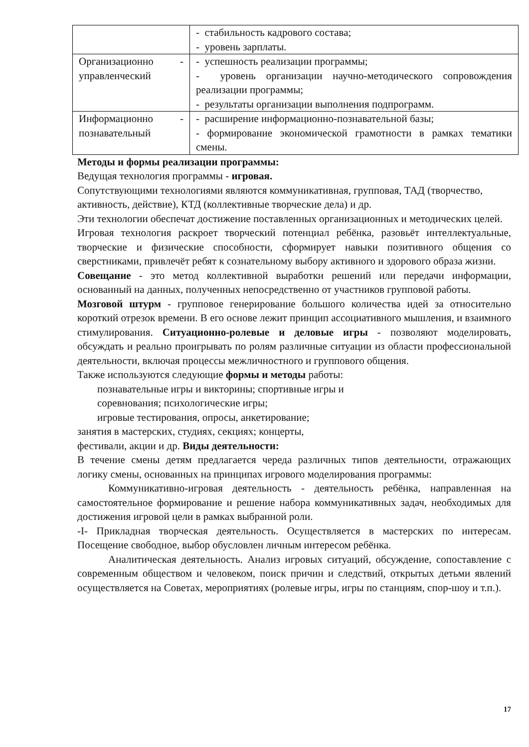| | - стабильность кадрового состава; - уровень зарплаты. |
| Организационно - управленческий | - успешность реализации программы; - уровень организации научно-методического сопровождения реализации программы; - результаты организации выполнения подпрограмм. |
| Информационно - познавательный | - расширение информационно-познавательной базы; - формирование экономической грамотности в рамках тематики смены. |
Методы и формы реализации программы:
Ведущая технология программы - игровая.
Сопутствующими технологиями являются коммуникативная, групповая, ТАД (творчество, активность, действие), КТД (коллективные творческие дела) и др.
Эти технологии обеспечат достижение поставленных организационных и методических целей.
Игровая технология раскроет творческий потенциал ребёнка, разовьёт интеллектуальные, творческие и физические способности, сформирует навыки позитивного общения со сверстниками, привлечёт ребят к сознательному выбору активного и здорового образа жизни.
Совещание - это метод коллективной выработки решений или передачи информации, основанный на данных, полученных непосредственно от участников групповой работы.
Мозговой штурм - групповое генерирование большого количества идей за относительно короткий отрезок времени. В его основе лежит принцип ассоциативного мышления, и взаимного стимулирования. Ситуационно-ролевые и деловые игры - позволяют моделировать, обсуждать и реально проигрывать по ролям различные ситуации из области профессиональной деятельности, включая процессы межличностного и группового общения.
Также используются следующие формы и методы работы:
познавательные игры и викторины; спортивные игры и
соревнования; психологические игры;
игровые тестирования, опросы, анкетирование;
занятия в мастерских, студиях, секциях; концерты,
фестивали, акции и др. Виды деятельности:
В течение смены детям предлагается череда различных типов деятельности, отражающих логику смены, основанных на принципах игрового моделирования программы:
Коммуникативно-игровая деятельность - деятельность ребёнка, направленная на самостоятельное формирование и решение набора коммуникативных задач, необходимых для достижения игровой цели в рамках выбранной роли.
-I- Прикладная творческая деятельность. Осуществляется в мастерских по интересам. Посещение свободное, выбор обусловлен личным интересом ребёнка.
Аналитическая деятельность. Анализ игровых ситуаций, обсуждение, сопоставление с современным обществом и человеком, поиск причин и следствий, открытых детьми явлений осуществляется на Советах, мероприятиях (ролевые игры, игры по станциям, спор-шоу и т.п.).
17